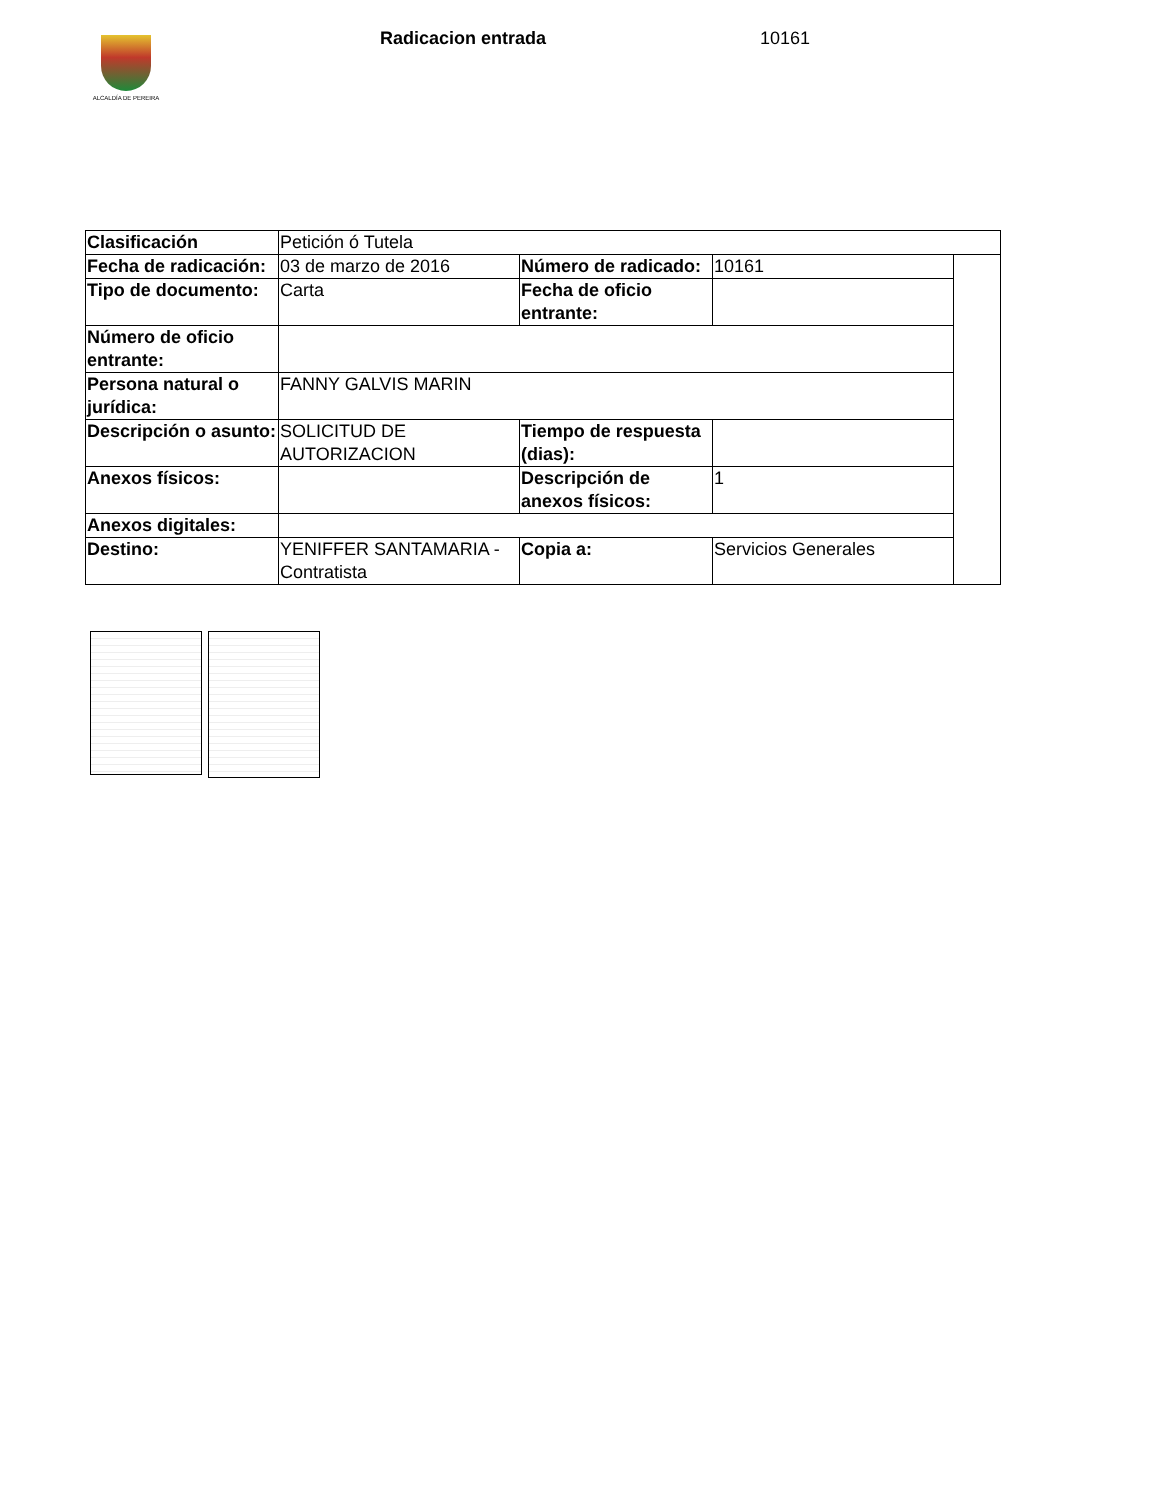ALCALDÍA DE PEREIRA Radicacion entrada 10161
| Clasificación | Petición ó Tutela | | | |
| Fecha de radicación: | 03 de marzo de 2016 | Número de radicado: | 10161 | |
| Tipo de documento: | Carta | Fecha de oficio entrante: | | |
| Número de oficio entrante: | | | | |
| Persona natural o jurídica: | FANNY GALVIS MARIN | | | |
| Descripción o asunto: | SOLICITUD DE AUTORIZACION | Tiempo de respuesta (dias): | | |
| Anexos físicos: | | Descripción de anexos físicos: | 1 | |
| Anexos digitales: | | | | |
| Destino: | YENIFFER SANTAMARIA - Contratista | Copia a: | Servicios Generales | |